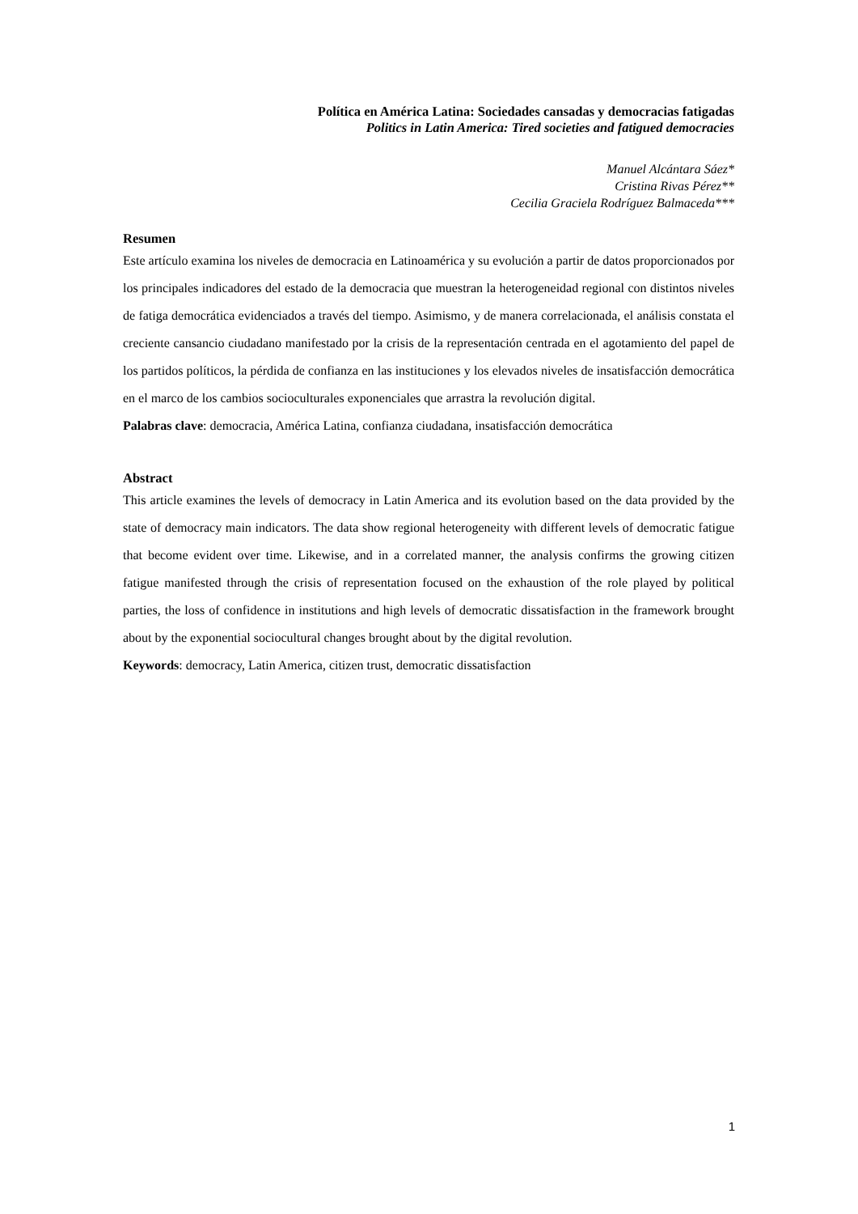Política en América Latina: Sociedades cansadas y democracias fatigadas
Politics in Latin America: Tired societies and fatigued democracies
Manuel Alcántara Sáez*
Cristina Rivas Pérez**
Cecilia Graciela Rodríguez Balmaceda***
Resumen
Este artículo examina los niveles de democracia en Latinoamérica y su evolución a partir de datos proporcionados por los principales indicadores del estado de la democracia que muestran la heterogeneidad regional con distintos niveles de fatiga democrática evidenciados a través del tiempo. Asimismo, y de manera correlacionada, el análisis constata el creciente cansancio ciudadano manifestado por la crisis de la representación centrada en el agotamiento del papel de los partidos políticos, la pérdida de confianza en las instituciones y los elevados niveles de insatisfacción democrática en el marco de los cambios socioculturales exponenciales que arrastra la revolución digital.
Palabras clave: democracia, América Latina, confianza ciudadana, insatisfacción democrática
Abstract
This article examines the levels of democracy in Latin America and its evolution based on the data provided by the state of democracy main indicators. The data show regional heterogeneity with different levels of democratic fatigue that become evident over time. Likewise, and in a correlated manner, the analysis confirms the growing citizen fatigue manifested through the crisis of representation focused on the exhaustion of the role played by political parties, the loss of confidence in institutions and high levels of democratic dissatisfaction in the framework brought about by the exponential sociocultural changes brought about by the digital revolution.
Keywords: democracy, Latin America, citizen trust, democratic dissatisfaction
1